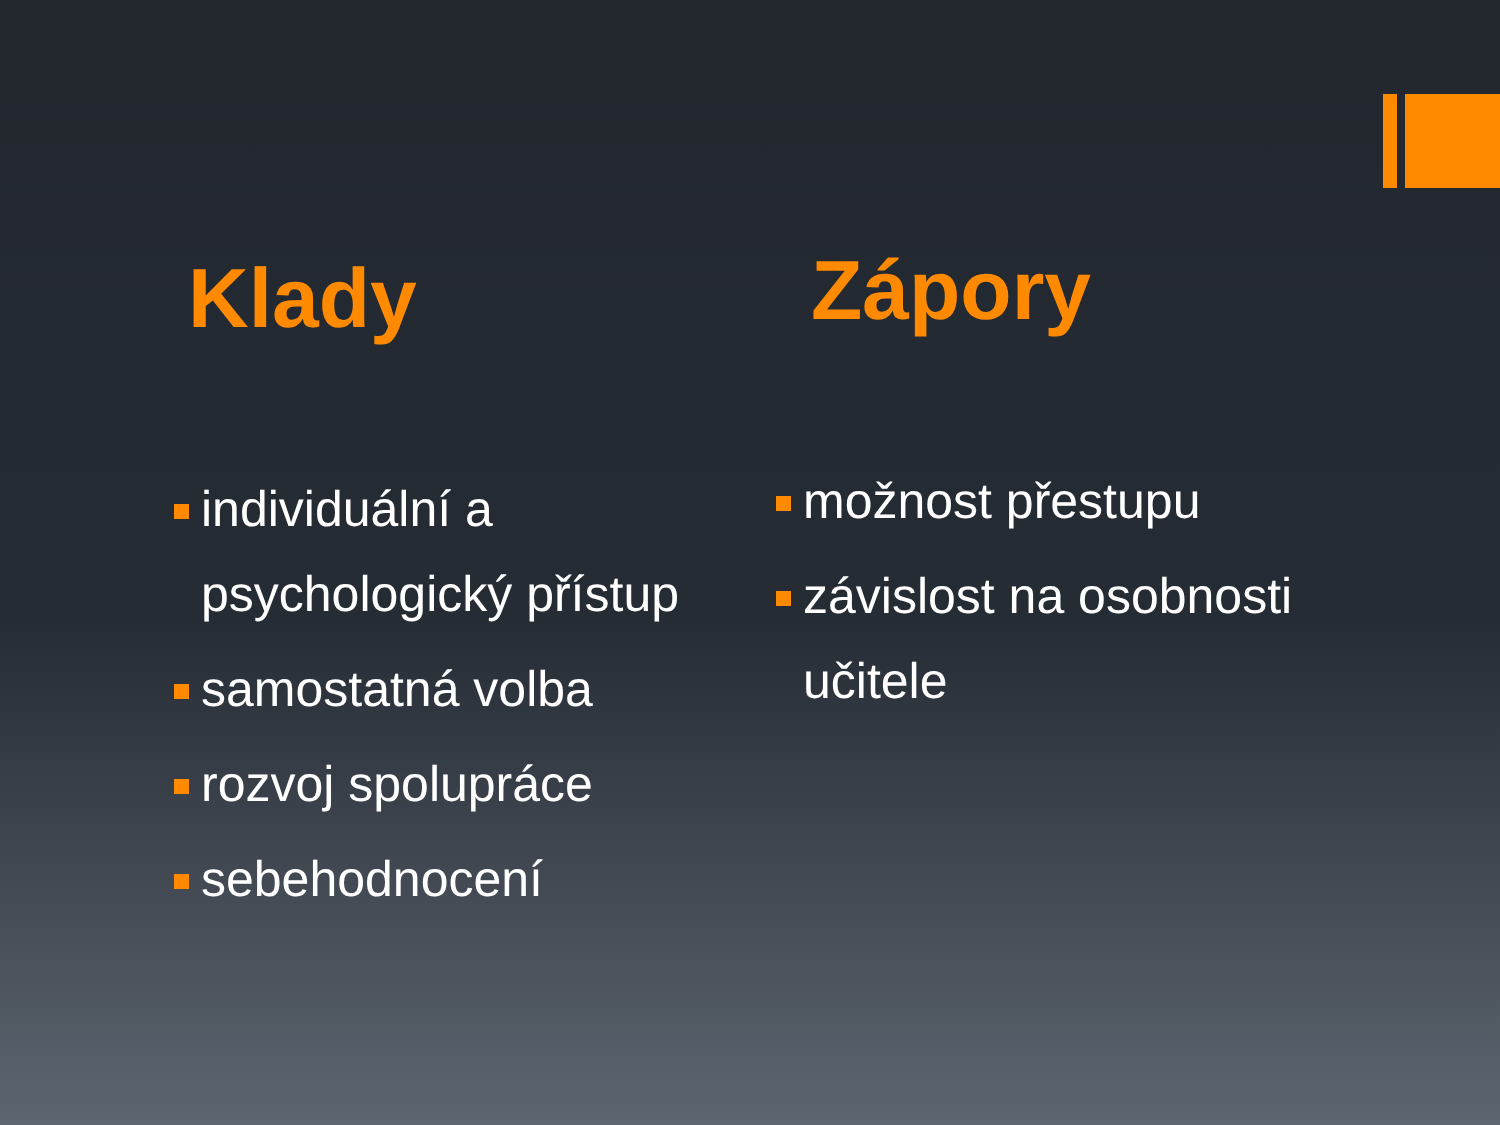Klady
individuální a psychologický přístup
samostatná volba
rozvoj spolupráce
sebehodnocení
Zápory
možnost přestupu
závislost na osobnosti učitele